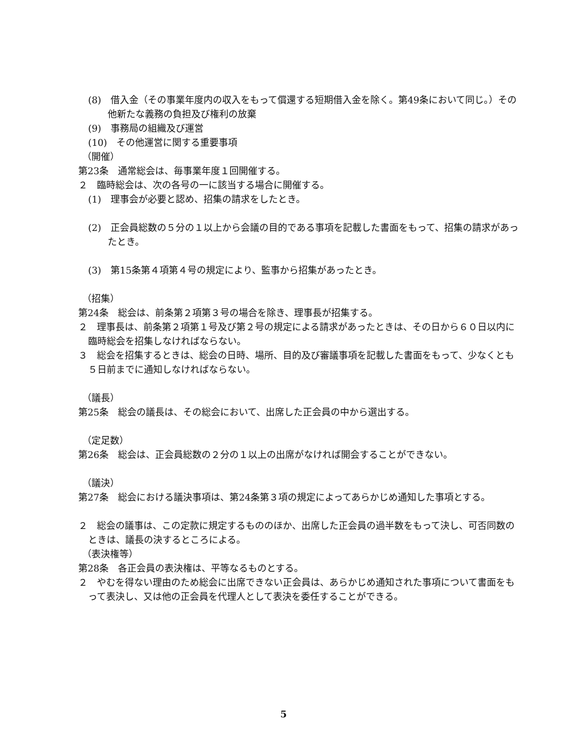(8)　借入金（その事業年度内の収入をもって償還する短期借入金を除く。第49条において同じ。）その他新たな義務の負担及び権利の放棄
(9)　事務局の組織及び運営
(10)　その他運営に関する重要事項
（開催）
第23条　通常総会は、毎事業年度１回開催する。
２　臨時総会は、次の各号の一に該当する場合に開催する。
(1)　理事会が必要と認め、招集の請求をしたとき。
(2)　正会員総数の５分の１以上から会議の目的である事項を記載した書面をもって、招集の請求があったとき。
(3)　第15条第４項第４号の規定により、監事から招集があったとき。
（招集）
第24条　総会は、前条第２項第３号の場合を除き、理事長が招集する。
２　理事長は、前条第２項第１号及び第２号の規定による請求があったときは、その日から６０日以内に臨時総会を招集しなければならない。
３　総会を招集するときは、総会の日時、場所、目的及び審議事項を記載した書面をもって、少なくとも５日前までに通知しなければならない。
（議長）
第25条　総会の議長は、その総会において、出席した正会員の中から選出する。
（定足数）
第26条　総会は、正会員総数の２分の１以上の出席がなければ開会することができない。
（議決）
第27条　総会における議決事項は、第24条第３項の規定によってあらかじめ通知した事項とする。
２　総会の議事は、この定款に規定するもののほか、出席した正会員の過半数をもって決し、可否同数のときは、議長の決するところによる。
（表決権等）
第28条　各正会員の表決権は、平等なるものとする。
２　やむを得ない理由のため総会に出席できない正会員は、あらかじめ通知された事項について書面をもって表決し、又は他の正会員を代理人として表決を委任することができる。
5